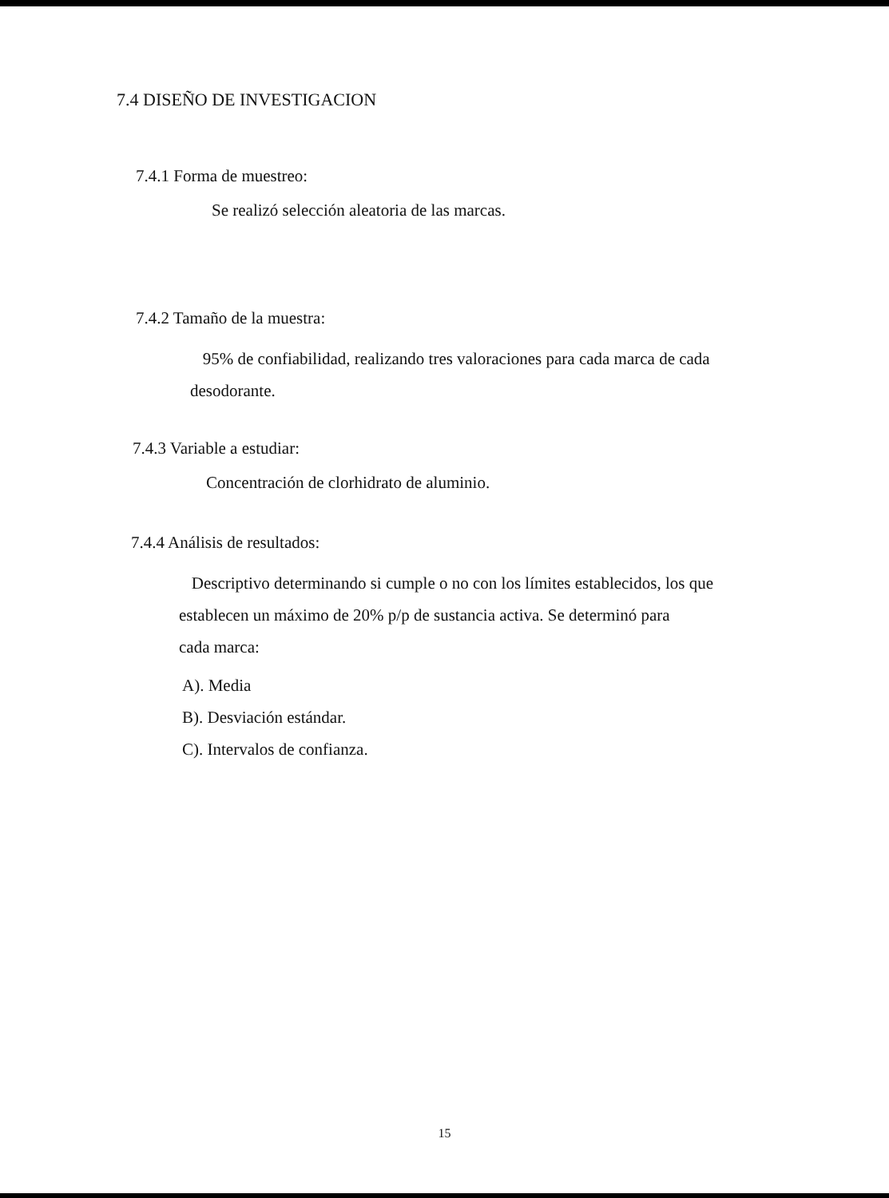7.4 DISEÑO DE INVESTIGACION
7.4.1 Forma de muestreo:
Se realizó selección aleatoria de las marcas.
7.4.2 Tamaño de la muestra:
95% de confiabilidad, realizando tres valoraciones para cada marca de cada desodorante.
7.4.3 Variable a estudiar:
Concentración de clorhidrato de aluminio.
7.4.4 Análisis de resultados:
Descriptivo determinando si cumple o no con los límites establecidos, los que establecen un máximo de 20% p/p de sustancia activa. Se determinó para
cada marca:
A). Media
B). Desviación estándar.
C). Intervalos de confianza.
15